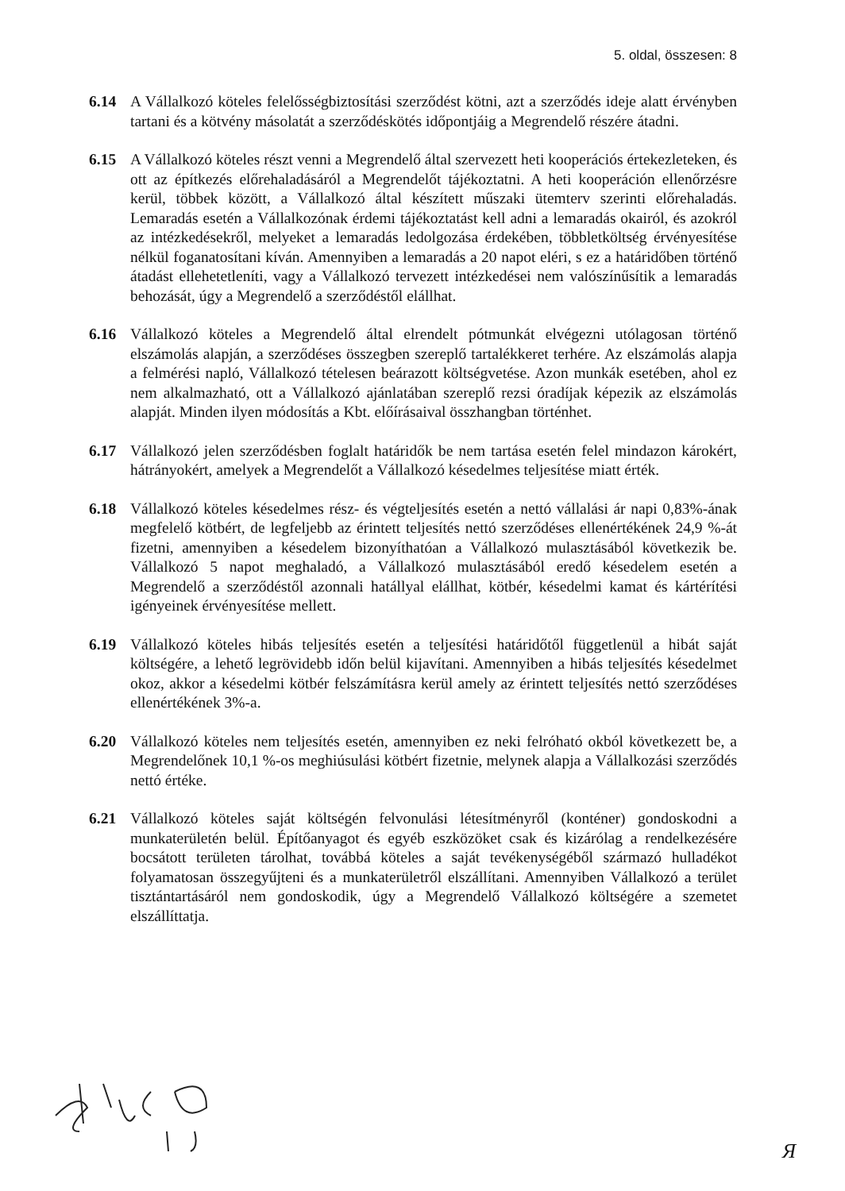5. oldal, összesen: 8
6.14 A Vállalkozó köteles felelősségbiztosítási szerződést kötni, azt a szerződés ideje alatt érvényben tartani és a kötvény másolatát a szerződéskötés időpontjáig a Megrendelő részére átadni.
6.15 A Vállalkozó köteles részt venni a Megrendelő által szervezett heti kooperációs értekezleteken, és ott az építkezés előrehaladásáról a Megrendelőt tájékoztatni. A heti kooperáción ellenőrzésre kerül, többek között, a Vállalkozó által készített műszaki ütemterv szerinti előrehaladás. Lemaradás esetén a Vállalkozónak érdemi tájékoztatást kell adni a lemaradás okairól, és azokról az intézkedésekről, melyeket a lemaradás ledolgozása érdekében, többletköltség érvényesítése nélkül foganatosítani kíván. Amennyiben a lemaradás a 20 napot eléri, s ez a határidőben történő átadást ellehetetleníti, vagy a Vállalkozó tervezett intézkedései nem valószínűsítik a lemaradás behozását, úgy a Megrendelő a szerződéstől elállhat.
6.16 Vállalkozó köteles a Megrendelő által elrendelt pótmunkát elvégezni utólagosan történő elszámolás alapján, a szerződéses összegben szereplő tartalékkeret terhére. Az elszámolás alapja a felmérési napló, Vállalkozó tételesen beárazott költségvetése. Azon munkák esetében, ahol ez nem alkalmazható, ott a Vállalkozó ajánlatában szereplő rezsi óradíjak képezik az elszámolás alapját. Minden ilyen módosítás a Kbt. előírásaival összhangban történhet.
6.17 Vállalkozó jelen szerződésben foglalt határidők be nem tartása esetén felel mindazon károkért, hátrányokért, amelyek a Megrendelőt a Vállalkozó késedelmes teljesítése miatt érték.
6.18 Vállalkozó köteles késedelmes rész- és végteljesítés esetén a nettó vállalási ár napi 0,83%-ának megfelelő kötbért, de legfeljebb az érintett teljesítés nettó szerződéses ellenértékének 24,9 %-át fizetni, amennyiben a késedelem bizonyíthatóan a Vállalkozó mulasztásából következik be. Vállalkozó 5 napot meghaladó, a Vállalkozó mulasztásából eredő késedelem esetén a Megrendelő a szerződéstől azonnali hatállyal elállhat, kötbér, késedelmi kamat és kártérítési igényeinek érvényesítése mellett.
6.19 Vállalkozó köteles hibás teljesítés esetén a teljesítési határidőtől függetlenül a hibát saját költségére, a lehető legrövidebb időn belül kijavítani. Amennyiben a hibás teljesítés késedelmet okoz, akkor a késedelmi kötbér felszámításra kerül amely az érintett teljesítés nettó szerződéses ellenértékének 3%-a.
6.20 Vállalkozó köteles nem teljesítés esetén, amennyiben ez neki felróható okból következett be, a Megrendelőnek 10,1 %-os meghiúsulási kötbért fizetnie, melynek alapja a Vállalkozási szerződés nettó értéke.
6.21 Vállalkozó köteles saját költségén felvonulási létesítményről (konténer) gondoskodni a munkaterületén belül. Építőanyagot és egyéb eszközöket csak és kizárólag a rendelkezésére bocsátott területen tárolhat, továbbá köteles a saját tevékenységéből származó hulladékot folyamatosan összegyűjteni és a munkaterületről elszállítani. Amennyiben Vállalkozó a terület tisztántartásáról nem gondoskodik, úgy a Megrendelő Vállalkozó költségére a szemetet elszállíttatja.
Я